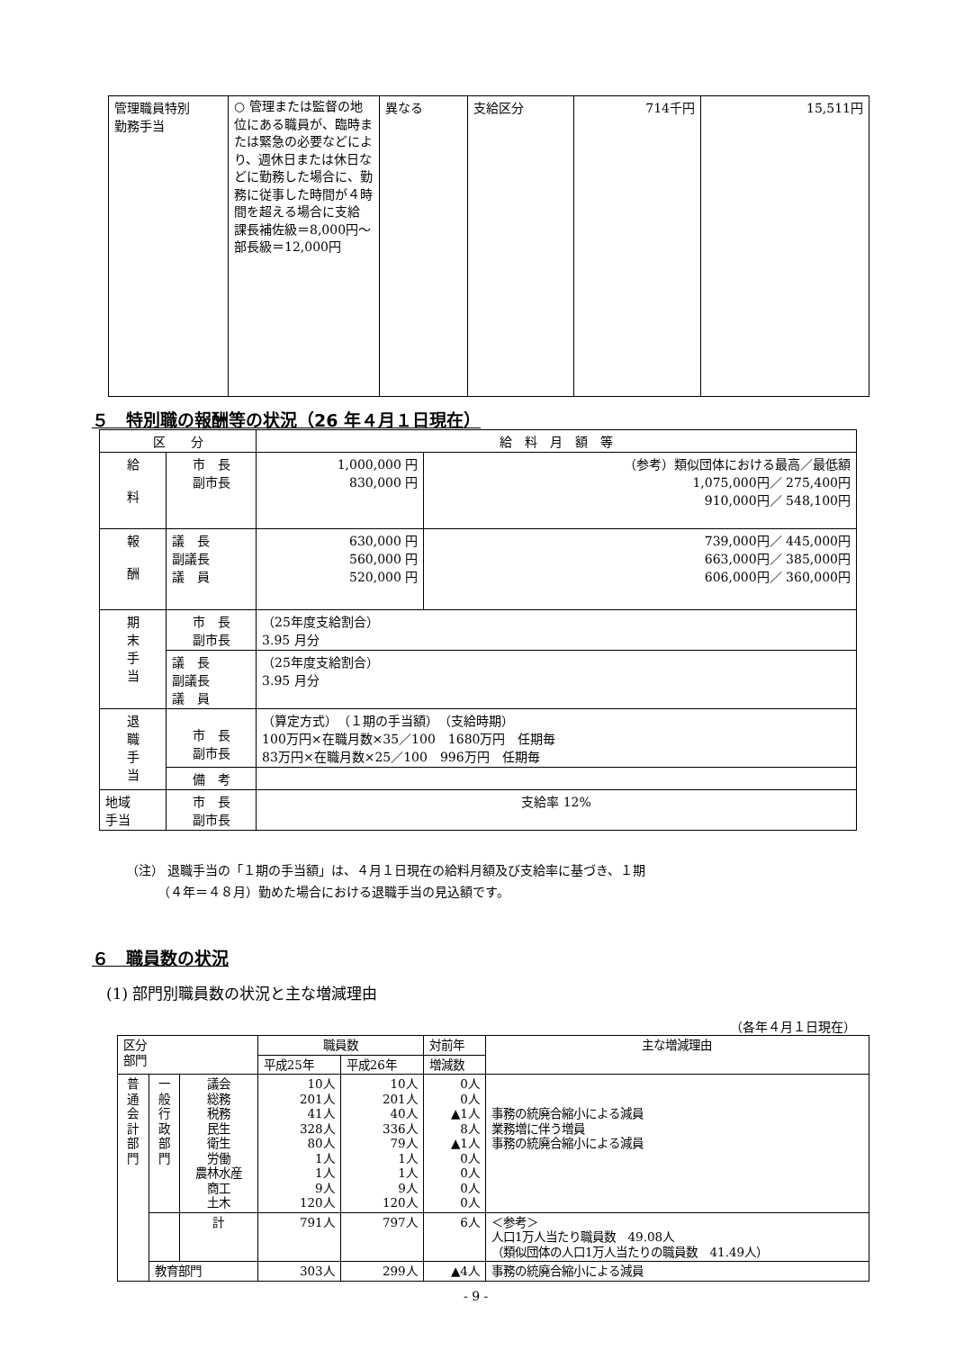| 管理職員特別 勤務手当 | ○ 管理または監督の地位にある職員が、臨時または緊急の必要などにより、週休日または休日などに勤務した場合に、勤務に従事した時間が４時間を超える場合に支給 課長補佐級＝8,000円～ 部長級＝12,000円 | 異なる | 支給区分 | 714千円 | 15,511円 |
５　特別職の報酬等の状況（26 年４月１日現在）
| 区 分 | | 給 料 月 額 等 | |
| 給 料 | 市 長 副市長 | 1,000,000 円 830,000 円 | （参考）類似団体における最高／最低額 1,075,000円／ 275,400円 910,000円／ 548,100円 |
| 報 酬 | 議 長 副議長 議 員 | 630,000 円 560,000 円 520,000 円 | 739,000円／ 445,000円 663,000円／ 385,000円 606,000円／ 360,000円 |
| 期 末 手 当 | 市 長 副市長 | （25年度支給割合） 3.95 月分 | |
| | 議 長 副議長 議 員 | （25年度支給割合） 3.95 月分 | |
| 退 職 手 当 | 市 長 副市長 | （算定方式） （１期の手当額） （支給時期） 100万円×在職月数×35／100 1680万円 任期毎 83万円×在職月数×25／100 996万円 任期毎 | |
| | 備 考 | | |
| 地域 手当 | 市 長 副市長 | 支給率 12% | |
（注） 退職手当の「１期の手当額」は、４月１日現在の給料月額及び支給率に基づき、１期
　　　（４年＝４８月）勤めた場合における退職手当の見込額です。
６　職員数の状況
(1) 部門別職員数の状況と主な増減理由
（各年４月１日現在）
| 区分 部門 | | | 職員数 | | 対前年 | 主な増減理由 |
| | | | 平成25年 | 平成26年 | 増減数 | |
| 普 通 会 計 部 門 | 一 般 行 政 部 門 | 議会 総務 税務 民生 衛生 労働 農林水産 商工 土木 | 10人 201人 41人 328人 80人 1人 1人 9人 120人 | 10人 201人 40人 336人 79人 1人 1人 9人 120人 | 0人 0人 ▲1人 8人 ▲1人 0人 0人 0人 0人 | 事務の統廃合縮小による減員 業務増に伴う増員 事務の統廃合縮小による減員 |
| | | 計 | 791人 | 797人 | 6人 | ＜参考＞ 人口1万人当たり職員数 49.08人 （類似団体の人口1万人当たりの職員数 41.49人） |
| | 教育部門 | | 303人 | 299人 | ▲4人 | 事務の統廃合縮小による減員 |
- 9 -